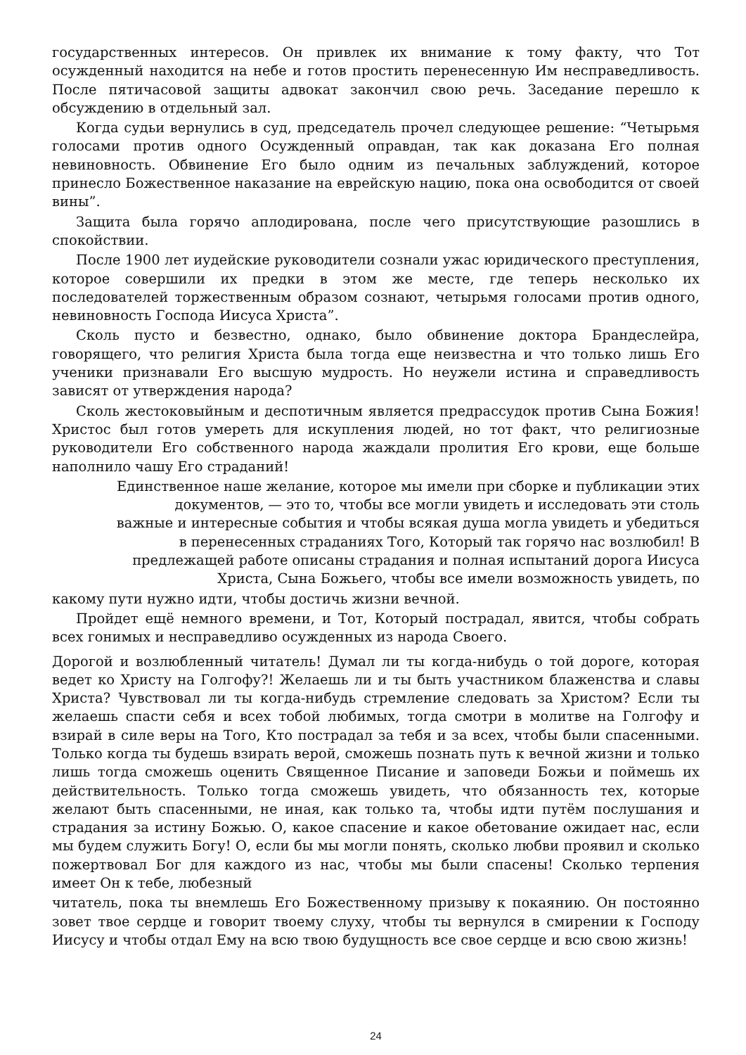государственных интересов. Он привлек их внимание к тому факту, что Тот осужденный находится на небе и готов простить перенесенную Им несправедливость. После пятичасовой защиты адвокат закончил свою речь. Заседание перешло к обсуждению в отдельный зал.
Когда судьи вернулись в суд, председатель прочел следующее решение: “Четырьмя голосами против одного Осужденный оправдан, так как доказана Его полная невиновность. Обвинение Его было одним из печальных заблуждений, которое принесло Божественное наказание на еврейскую нацию, пока она освободится от своей вины”.
Защита была горячо аплодирована, после чего присутствующие разошлись в спокойствии.
После 1900 лет иудейские руководители сознали ужас юридического преступления, которое совершили их предки в этом же месте, где теперь несколько их последователей торжественным образом сознают, четырьмя голосами против одного, невиновность Господа Иисуса Христа”.
Сколь пусто и безвестно, однако, было обвинение доктора Брандеслейра, говорящего, что религия Христа была тогда еще неизвестна и что только лишь Его ученики признавали Его высшую мудрость. Но неужели истина и справедливость зависят от утверждения народа?
Сколь жестоковыйным и деспотичным является предрассудок против Сына Божия! Христос был готов умереть для искупления людей, но тот факт, что религиозные руководители Его собственного народа жаждали пролития Его крови, еще больше наполнило чашу Его страданий!
Единственное наше желание, которое мы имели при сборке и публикации этих документов, — это то, чтобы все могли увидеть и исследовать эти столь важные и интересные события и чтобы всякая душа могла увидеть и убедиться в перенесенных страданиях Того, Который так горячо нас возлюбил! В предлежащей работе описаны страдания и полная испытаний дорога Иисуса Христа, Сына Божьего, чтобы все имели возможность увидеть, по
какому пути нужно идти, чтобы достичь жизни вечной.
Пройдет ещё немного времени, и Тот, Который пострадал, явится, чтобы собрать всех гонимых и несправедливо осужденных из народа Своего.
Дорогой и возлюбленный читатель! Думал ли ты когда-нибудь о той дороге, которая ведет ко Христу на Голгофу?! Желаешь ли и ты быть участником блаженства и славы Христа? Чувствовал ли ты когда-нибудь стремление следовать за Христом? Если ты желаешь спасти себя и всех тобой любимых, тогда смотри в молитве на Голгофу и взирай в силе веры на Того, Кто пострадал за тебя и за всех, чтобы были спасенными. Только когда ты будешь взирать верой, сможешь познать путь к вечной жизни и только лишь тогда сможешь оценить Священное Писание и заповеди Божьи и поймешь их действительность. Только тогда сможешь увидеть, что обязанность тех, которые желают быть спасенными, не иная, как только та, чтобы идти путём послушания и страдания за истину Божью. О, какое спасение и какое обетование ожидает нас, если мы будем служить Богу! О, если бы мы могли понять, сколько любви проявил и сколько пожертвовал Бог для каждого из нас, чтобы мы были спасены! Сколько терпения имеет Он к тебе, любезный
читатель, пока ты внемлешь Его Божественному призыву к покаянию. Он постоянно зовет твое сердце и говорит твоему слуху, чтобы ты вернулся в смирении к Господу Иисусу и чтобы отдал Ему на всю твою будущность все свое сердце и всю свою жизнь!
24